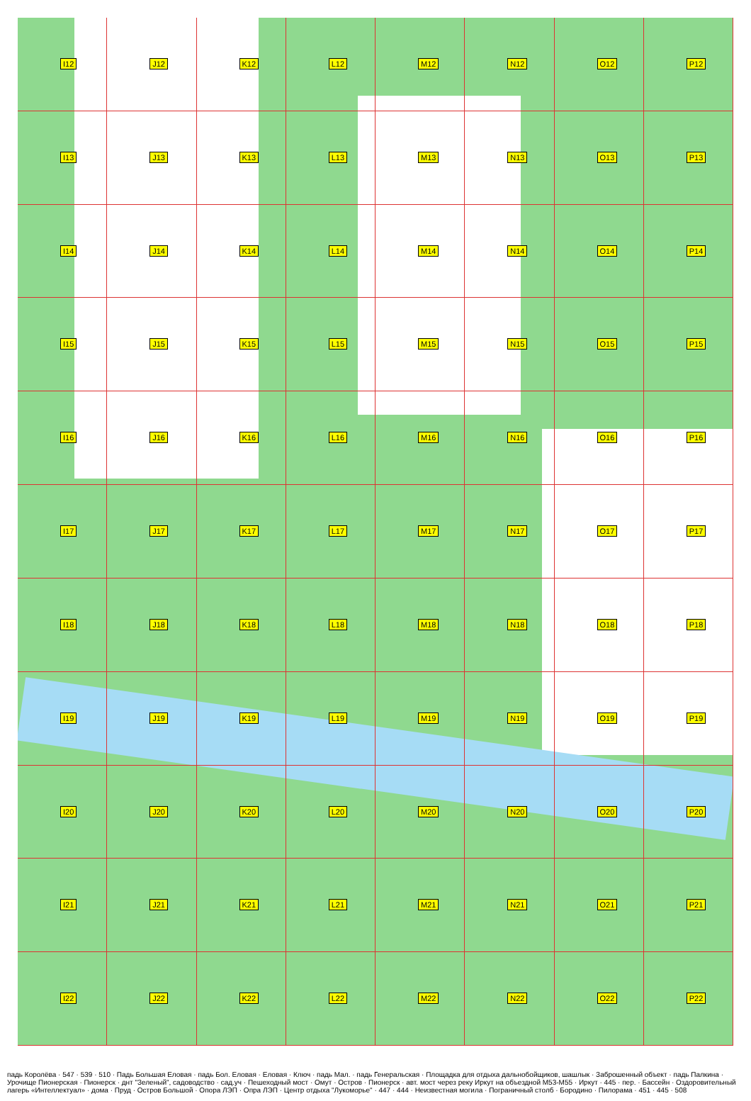I12
J12
K12
L12
M12
N12
O12
P12
I13
J13
K13
L13
M13
N13
O13
P13
I14
J14
K14
L14
M14
N14
O14
P14
I15
J15
K15
L15
M15
N15
O15
P15
I16
J16
K16
L16
M16
N16
O16
P16
I17
J17
K17
L17
M17
N17
O17
P17
I18
J18
K18
L18
M18
N18
O18
P18
I19
J19
K19
L19
M19
N19
O19
P19
I20
J20
K20
L20
M20
N20
O20
P20
I21
J21
K21
L21
M21
N21
O21
P21
I22
J22
K22
L22
M22
N22
O22
P22
падь Королёва · 547 · 539 · 510 · Падь Большая Еловая · падь Бол. Еловая · Еловая · Ключ · падь Мал. · падь Генеральская · Площадка для отдыха дальнобойщиков, шашлык · Заброшенный объект · падь Палкина · Урочище Пионерская · Пионерск · днт "Зеленый", садоводство · сад.уч · Пешеходный мост · Омут · Остров · Пионерск · авт. мост через реку Иркут на объездной М53-М55 · Иркут · 445 · пер. · Бассейн · Оздоровительный лагерь «Интеллектуал» · дома · Пруд · Остров Большой · Опора ЛЭП · Опра ЛЭП · Центр отдыха "Лукоморье" · 447 · 444 · Неизвестная могила · Пограничный столб · Бородино · Пилорама · 451 · 445 · 508